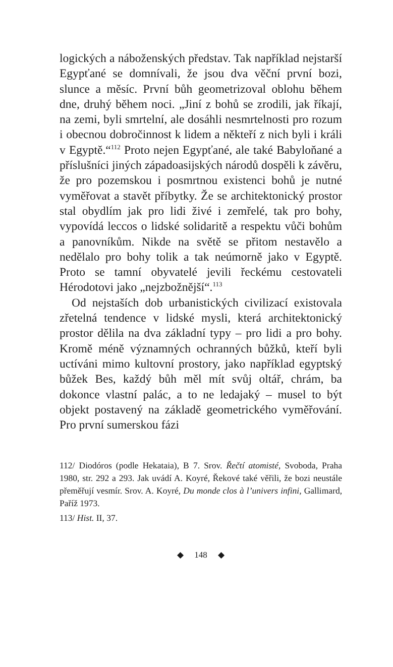logických a náboženských představ. Tak například nejstarší Egypťané se domnívali, že jsou dva věční první bozi, slunce a měsíc. První bůh geometrizoval oblohu během dne, druhý během noci. „Jiní z bohů se zrodili, jak říkají, na zemi, byli smrtelní, ale dosáhli nesmrtelnosti pro rozum i obecnou dobročinnost k lidem a někteří z nich byli i králi v Egyptě.“<sup>112</sup> Proto nejen Egypťané, ale také Babyloňané a příslušníci jiných západoasijských národů dospěli k závěru, že pro pozemskou i posmrtnou existenci bohů je nutné vyměřovat a stavět příbytky. Že se architektonický prostor stal obydlím jak pro lidi živé i zemřelé, tak pro bohy, vypovídá leccos o lidské solidaritě a respektu vůči bohům a panovníkům. Nikde na světě se přitom nestavělo a nedělalo pro bohy tolik a tak neúmorně jako v Egyptě. Proto se tamní obyvatelé jevili řeckému cestovateli Hérodotovi jako „nejzbožnější“.<sup>113</sup>
Od nejstaších dob urbanistických civilizací existovala zřetelná tendence v lidské mysli, která architektonický prostor dělila na dva základní typy – pro lidi a pro bohy. Kromě méně významných ochranných bůžků, kteří byli uctíváni mimo kultovní prostory, jako například egyptský bůžek Bes, každý bůh měl mít svůj oltář, chrám, ba dokonce vlastní palác, a to ne ledajaký – musel to být objekt postavený na základě geometrického vyměřování. Pro první sumerskou fázi
112/ Diodóros (podle Hekataia), B 7. Srov. Řečtí atomisté, Svoboda, Praha 1980, str. 292 a 293. Jak uvádí A. Koyré, Řekové také věřili, že bozi neustále přeměřují vesmír. Srov. A. Koyré, Du monde clos à l’univers infini, Gallimard, Paříž 1973.
113/ Hist. II, 37.
◆ 148 ◆